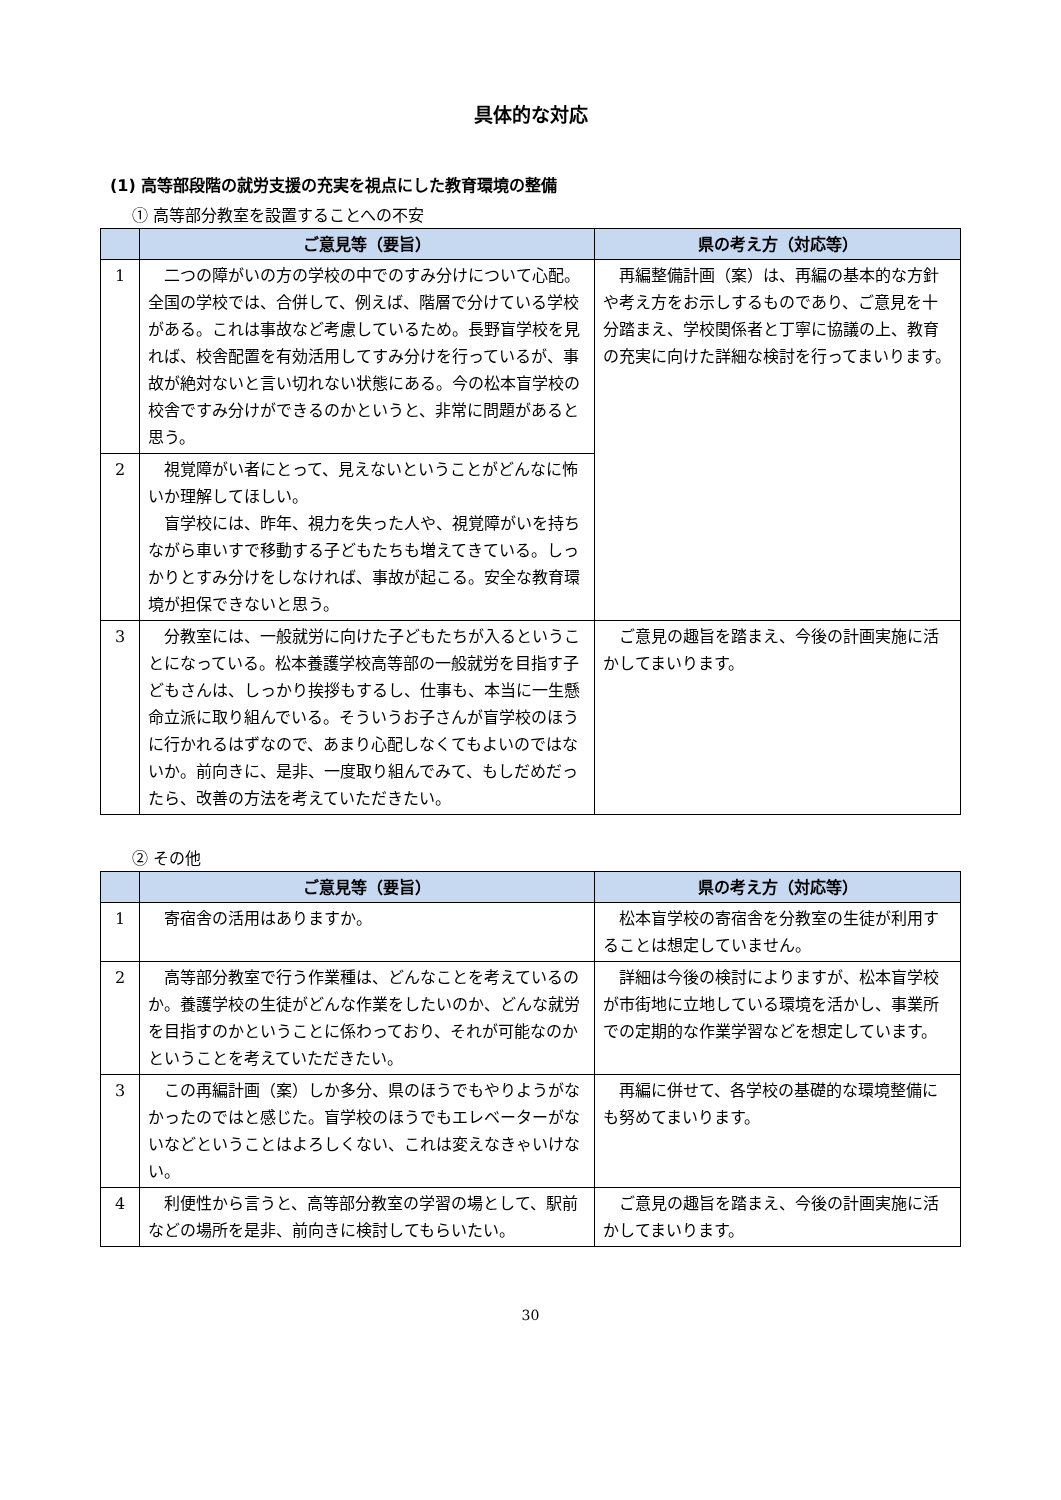具体的な対応
(1) 高等部段階の就労支援の充実を視点にした教育環境の整備
① 高等部分教室を設置することへの不安
| | ご意見等（要旨） | 県の考え方（対応等） |
| --- | --- | --- |
| 1 | 二つの障がいの方の学校の中でのすみ分けについて心配。全国の学校では、合併して、例えば、階層で分けている学校がある。これは事故など考慮しているため。長野盲学校を見れば、校舎配置を有効活用してすみ分けを行っているが、事故が絶対ないと言い切れない状態にある。今の松本盲学校の校舎ですみ分けができるのかというと、非常に問題があると思う。 | 再編整備計画（案）は、再編の基本的な方針や考え方をお示しするものであり、ご意見を十分踏まえ、学校関係者と丁寧に協議の上、教育の充実に向けた詳細な検討を行ってまいります。 |
| 2 | 視覚障がい者にとって、見えないということがどんなに怖いか理解してほしい。 盲学校には、昨年、視力を失った人や、視覚障がいを持ちながら車いすで移動する子どもたちも増えてきている。しっかりとすみ分けをしなければ、事故が起こる。安全な教育環境が担保できないと思う。 | |
| 3 | 分教室には、一般就労に向けた子どもたちが入るということになっている。松本養護学校高等部の一般就労を目指す子どもさんは、しっかり挨拶もするし、仕事も、本当に一生懸命立派に取り組んでいる。そういうお子さんが盲学校のほうに行かれるはずなので、あまり心配しなくてもよいのではないか。前向きに、是非、一度取り組んでみて、もしだめだったら、改善の方法を考えていただきたい。 | ご意見の趣旨を踏まえ、今後の計画実施に活かしてまいります。 |
② その他
| | ご意見等（要旨） | 県の考え方（対応等） |
| --- | --- | --- |
| 1 | 寄宿舎の活用はありますか。 | 松本盲学校の寄宿舎を分教室の生徒が利用することは想定していません。 |
| 2 | 高等部分教室で行う作業種は、どんなことを考えているのか。養護学校の生徒がどんな作業をしたいのか、どんな就労を目指すのかということに係わっており、それが可能なのかということを考えていただきたい。 | 詳細は今後の検討によりますが、松本盲学校が市街地に立地している環境を活かし、事業所での定期的な作業学習などを想定しています。 |
| 3 | この再編計画（案）しか多分、県のほうでもやりようがなかったのではと感じた。盲学校のほうでもエレベーターがないなどということはよろしくない、これは変えなきゃいけない。 | 再編に併せて、各学校の基礎的な環境整備にも努めてまいります。 |
| 4 | 利便性から言うと、高等部分教室の学習の場として、駅前などの場所を是非、前向きに検討してもらいたい。 | ご意見の趣旨を踏まえ、今後の計画実施に活かしてまいります。 |
30